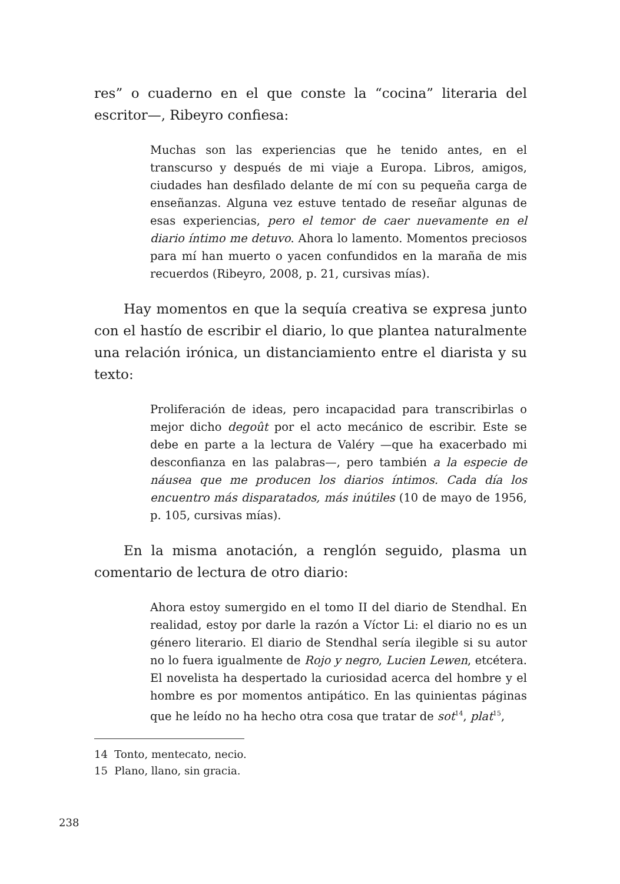res” o cuaderno en el que conste la “cocina” literaria del escritor—, Ribeyro confiesa:
Muchas son las experiencias que he tenido antes, en el transcurso y después de mi viaje a Europa. Libros, amigos, ciudades han desfilado delante de mí con su pequeña carga de enseñanzas. Alguna vez estuve tentado de reseñar algunas de esas experiencias, pero el temor de caer nuevamente en el diario íntimo me detuvo. Ahora lo lamento. Momentos preciosos para mí han muerto o yacen confundidos en la maraña de mis recuerdos (Ribeyro, 2008, p. 21, cursivas mías).
Hay momentos en que la sequía creativa se expresa junto con el hastío de escribir el diario, lo que plantea naturalmente una relación irónica, un distanciamiento entre el diarista y su texto:
Proliferación de ideas, pero incapacidad para transcribirlas o mejor dicho degoût por el acto mecánico de escribir. Este se debe en parte a la lectura de Valéry —que ha exacerbado mi desconfianza en las palabras—, pero también a la especie de náusea que me producen los diarios íntimos. Cada día los encuentro más disparatados, más inútiles (10 de mayo de 1956, p. 105, cursivas mías).
En la misma anotación, a renglón seguido, plasma un comentario de lectura de otro diario:
Ahora estoy sumergido en el tomo II del diario de Stendhal. En realidad, estoy por darle la razón a Víctor Li: el diario no es un género literario. El diario de Stendhal sería ilegible si su autor no lo fuera igualmente de Rojo y negro, Lucien Lewen, etcétera. El novelista ha despertado la curiosidad acerca del hombre y el hombre es por momentos antipático. En las quinientas páginas que he leído no ha hecho otra cosa que tratar de sot<sup>14</sup>, plat<sup>15</sup>,
14 Tonto, mentecato, necio.
15 Plano, llano, sin gracia.
238